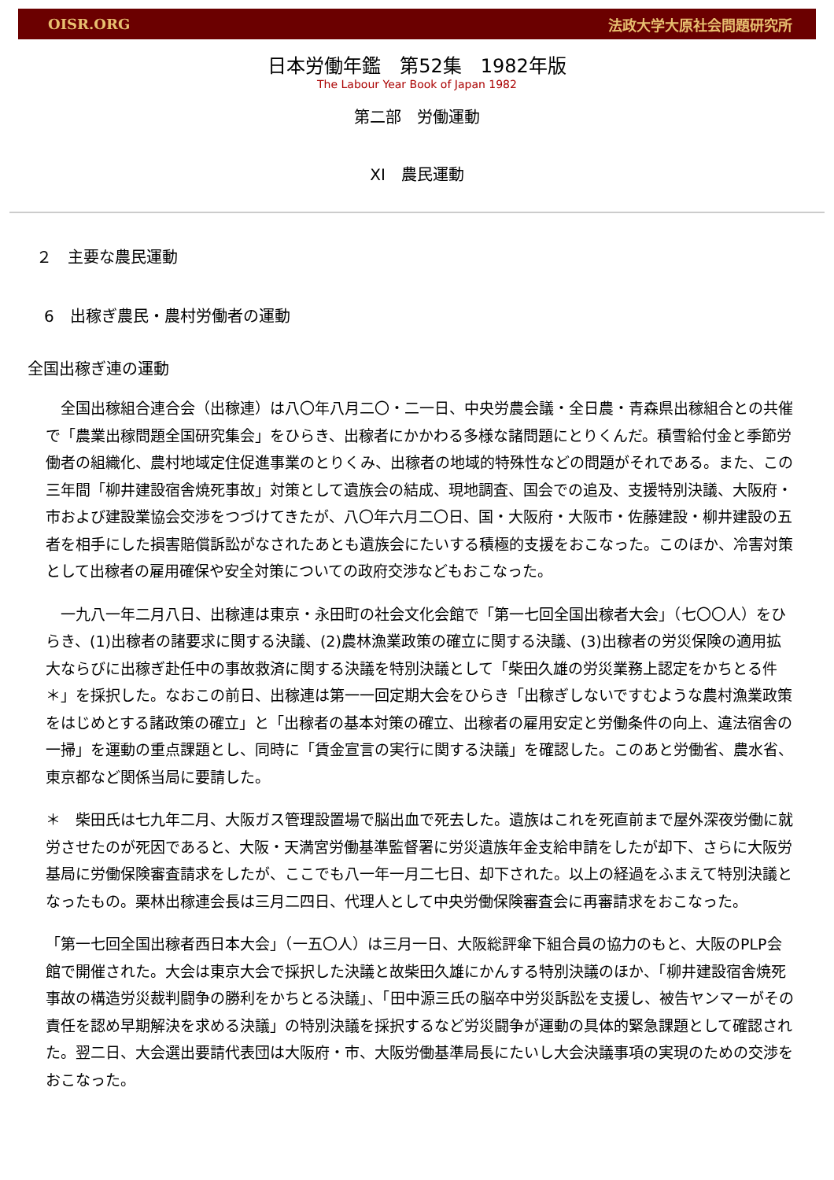OISR.ORG 法政大学大原社会問題研究所
日本労働年鑑　第52集　1982年版
The Labour Year Book of Japan 1982
第二部　労働運動
XI　農民運動
２　主要な農民運動
6　出稼ぎ農民・農村労働者の運動
全国出稼ぎ連の運動
　全国出稼組合連合会（出稼連）は八〇年八月二〇・二一日、中央労農会議・全日農・青森県出稼組合との共催で「農業出稼問題全国研究集会」をひらき、出稼者にかかわる多様な諸問題にとりくんだ。積雪給付金と季節労働者の組織化、農村地域定住促進事業のとりくみ、出稼者の地域的特殊性などの問題がそれである。また、この三年間「柳井建設宿舎焼死事故」対策として遺族会の結成、現地調査、国会での追及、支援特別決議、大阪府・市および建設業協会交渉をつづけてきたが、八〇年六月二〇日、国・大阪府・大阪市・佐藤建設・柳井建設の五者を相手にした損害賠償訴訟がなされたあとも遺族会にたいする積極的支援をおこなった。このほか、冷害対策として出稼者の雇用確保や安全対策についての政府交渉などもおこなった。
　一九八一年二月八日、出稼連は東京・永田町の社会文化会館で「第一七回全国出稼者大会」（七〇〇人）をひらき、(1)出稼者の諸要求に関する決議、(2)農林漁業政策の確立に関する決議、(3)出稼者の労災保険の適用拡大ならびに出稼ぎ赴任中の事故救済に関する決議を特別決議として「柴田久雄の労災業務上認定をかちとる件＊」を採択した。なおこの前日、出稼連は第一一回定期大会をひらき「出稼ぎしないですむような農村漁業政策をはじめとする諸政策の確立」と「出稼者の基本対策の確立、出稼者の雇用安定と労働条件の向上、違法宿舎の一掃」を運動の重点課題とし、同時に「賃金宣言の実行に関する決議」を確認した。このあと労働省、農水省、東京都など関係当局に要請した。
＊　柴田氏は七九年二月、大阪ガス管理設置場で脳出血で死去した。遺族はこれを死直前まで屋外深夜労働に就労させたのが死因であると、大阪・天満宮労働基準監督署に労災遺族年金支給申請をしたが却下、さらに大阪労基局に労働保険審査請求をしたが、ここでも八一年一月二七日、却下された。以上の経過をふまえて特別決議となったもの。栗林出稼連会長は三月二四日、代理人として中央労働保険審査会に再審請求をおこなった。
「第一七回全国出稼者西日本大会」（一五〇人）は三月一日、大阪総評傘下組合員の協力のもと、大阪のPLP会館で開催された。大会は東京大会で採択した決議と故柴田久雄にかんする特別決議のほか、「柳井建設宿舎焼死事故の構造労災裁判闘争の勝利をかちとる決議」、「田中源三氏の脳卒中労災訴訟を支援し、被告ヤンマーがその責任を認め早期解決を求める決議」の特別決議を採択するなど労災闘争が運動の具体的緊急課題として確認された。翌二日、大会選出要請代表団は大阪府・市、大阪労働基準局長にたいし大会決議事項の実現のための交渉をおこなった。